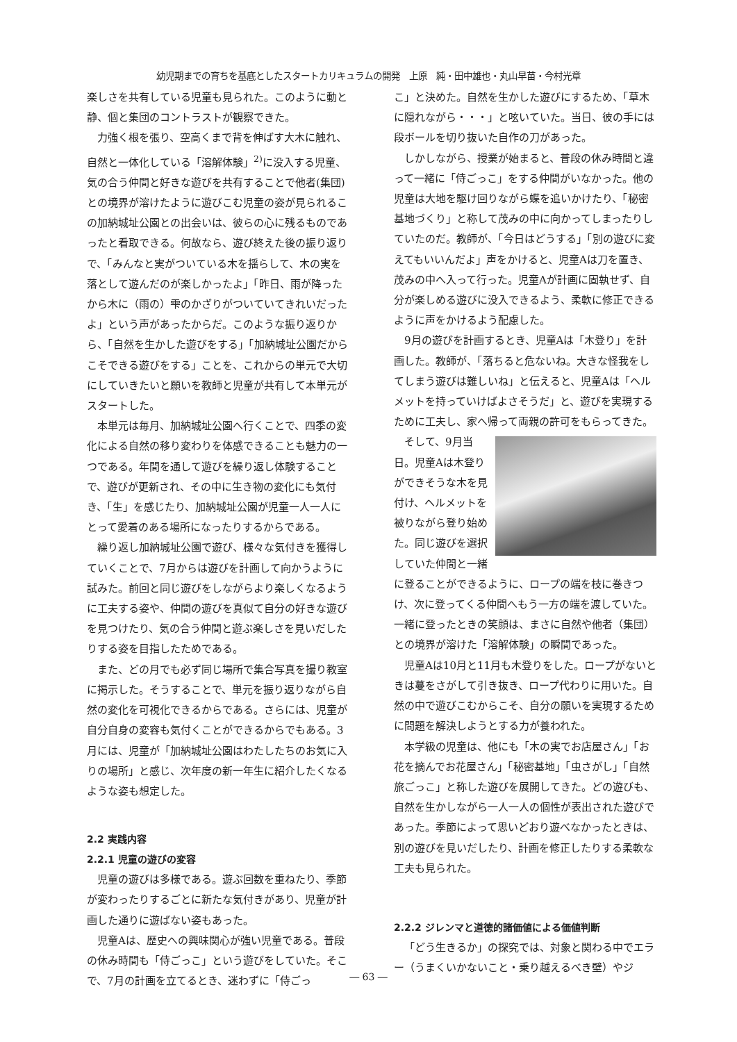幼児期までの育ちを基底としたスタートカリキュラムの開発　上原　純・田中雄也・丸山早苗・今村光章
楽しさを共有している児童も見られた。このように動と静、個と集団のコントラストが観察できた。
力強く根を張り、空高くまで背を伸ばす大木に触れ、自然と一体化している「溶解体験」<sup>2)</sup>に没入する児童、気の合う仲間と好きな遊びを共有することで他者(集団)との境界が溶けたように遊びこむ児童の姿が見られるこの加納城址公園との出会いは、彼らの心に残るものであったと看取できる。何故なら、遊び終えた後の振り返りで、「みんなと実がついている木を揺らして、木の実を落として遊んだのが楽しかったよ」「昨日、雨が降ったから木に（雨の）雫のかざりがついていてきれいだったよ」という声があったからだ。このような振り返りから、「自然を生かした遊びをする」「加納城址公園だからこそできる遊びをする」ことを、これからの単元で大切にしていきたいと願いを教師と児童が共有して本単元がスタートした。
本単元は毎月、加納城址公園へ行くことで、四季の変化による自然の移り変わりを体感できることも魅力の一つである。年間を通して遊びを繰り返し体験することで、遊びが更新され、その中に生き物の変化にも気付き、「生」を感じたり、加納城址公園が児童一人一人にとって愛着のある場所になったりするからである。
繰り返し加納城址公園で遊び、様々な気付きを獲得していくことで、7月からは遊びを計画して向かうように試みた。前回と同じ遊びをしながらより楽しくなるように工夫する姿や、仲間の遊びを真似て自分の好きな遊びを見つけたり、気の合う仲間と遊ぶ楽しさを見いだしたりする姿を目指したためである。
また、どの月でも必ず同じ場所で集合写真を撮り教室に掲示した。そうすることで、単元を振り返りながら自然の変化を可視化できるからである。さらには、児童が自分自身の変容も気付くことができるからでもある。3月には、児童が「加納城址公園はわたしたちのお気に入りの場所」と感じ、次年度の新一年生に紹介したくなるような姿も想定した。
2.2 実践内容
2.2.1 児童の遊びの変容
児童の遊びは多様である。遊ぶ回数を重ねたり、季節が変わったりするごとに新たな気付きがあり、児童が計画した通りに遊ばない姿もあった。
児童Aは、歴史への興味関心が強い児童である。普段の休み時間も「侍ごっこ」という遊びをしていた。そこで、7月の計画を立てるとき、迷わずに「侍ごっ
こ」と決めた。自然を生かした遊びにするため、「草木に隠れながら・・・」と呟いていた。当日、彼の手には段ボールを切り抜いた自作の刀があった。
しかしながら、授業が始まると、普段の休み時間と違って一緒に「侍ごっこ」をする仲間がいなかった。他の児童は大地を駆け回りながら蝶を追いかけたり、「秘密基地づくり」と称して茂みの中に向かってしまったりしていたのだ。教師が、「今日はどうする」「別の遊びに変えてもいいんだよ」声をかけると、児童Aは刀を置き、茂みの中へ入って行った。児童Aが計画に固執せず、自分が楽しめる遊びに没入できるよう、柔軟に修正できるように声をかけるよう配慮した。
9月の遊びを計画するとき、児童Aは「木登り」を計画した。教師が、「落ちると危ないね。大きな怪我をしてしまう遊びは難しいね」と伝えると、児童Aは「ヘルメットを持っていけばよさそうだ」と、遊びを実現するために工夫し、家へ帰って両親の許可をもらってきた。
そして、9月当日。児童Aは木登りができそうな木を見付け、ヘルメットを被りながら登り始めた。同じ遊びを選択していた仲間と一緒に登ることができるように、ロープの端を枝に巻きつけ、次に登ってくる仲間へもう一方の端を渡していた。一緒に登ったときの笑顔は、まさに自然や他者（集団）との境界が溶けた「溶解体験」の瞬間であった。
児童Aは10月と11月も木登りをした。ロープがないときは蔓をさがして引き抜き、ロープ代わりに用いた。自然の中で遊びこむからこそ、自分の願いを実現するために問題を解決しようとする力が養われた。
本学級の児童は、他にも「木の実でお店屋さん」「お花を摘んでお花屋さん」「秘密基地」「虫さがし」「自然旅ごっこ」と称した遊びを展開してきた。どの遊びも、自然を生かしながら一人一人の個性が表出された遊びであった。季節によって思いどおり遊べなかったときは、別の遊びを見いだしたり、計画を修正したりする柔軟な工夫も見られた。
2.2.2 ジレンマと道徳的諸価値による価値判断
「どう生きるか」の探究では、対象と関わる中でエラー（うまくいかないこと・乗り越えるべき壁）やジ
― 63 ―